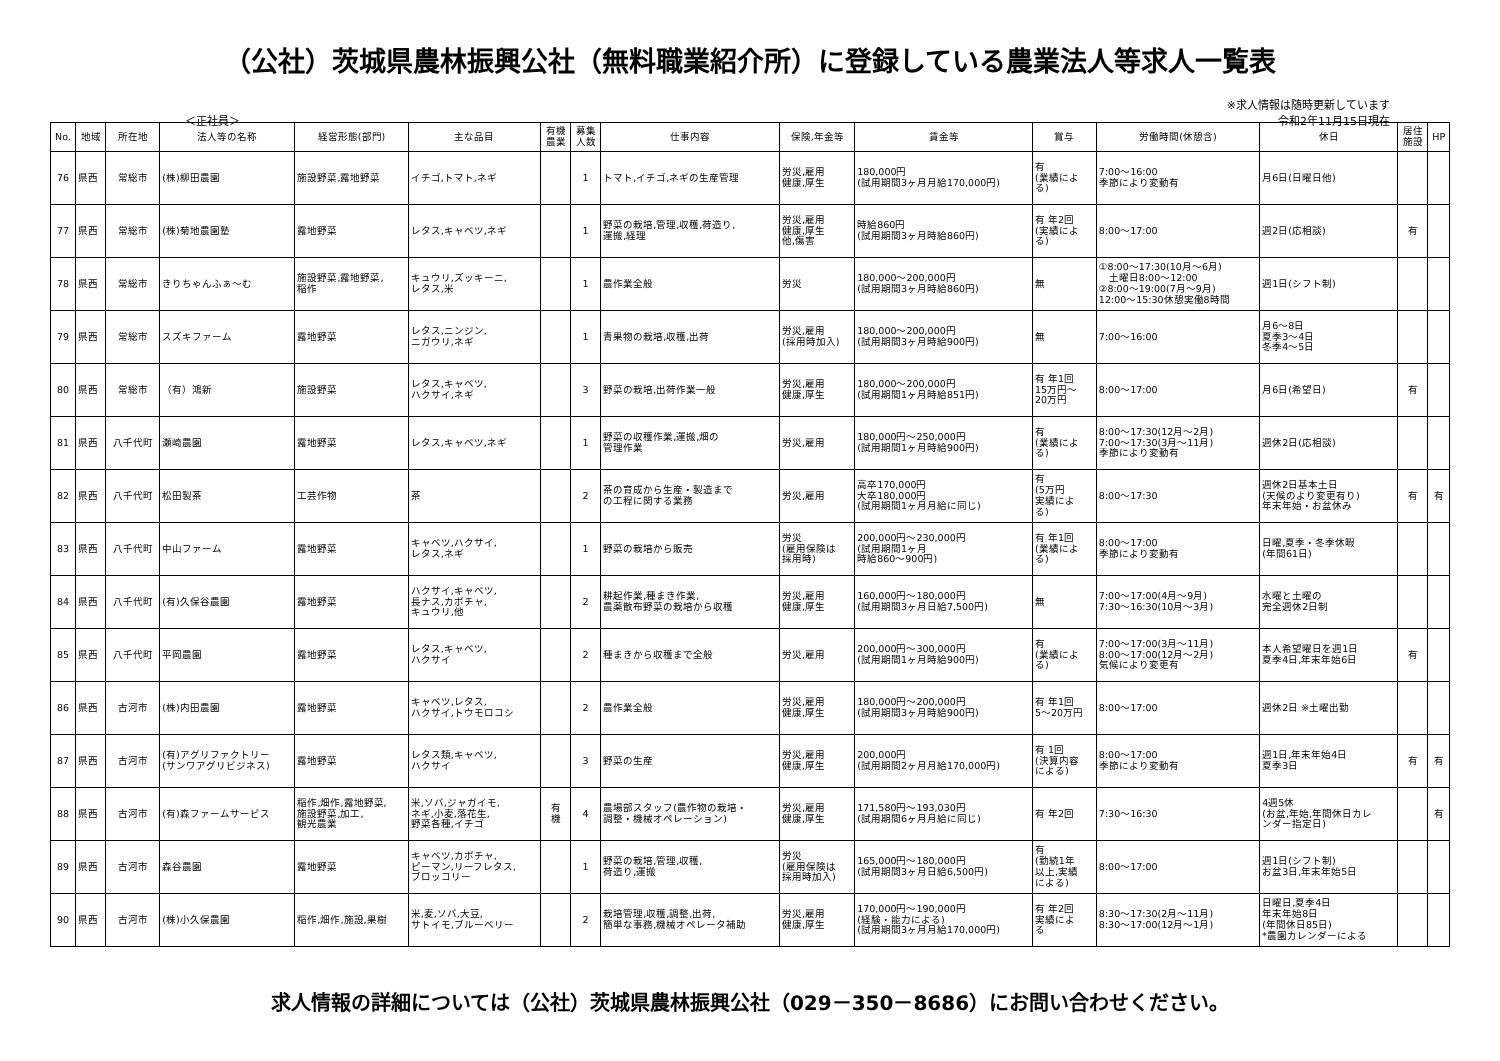（公社）茨城県農林振興公社（無料職業紹介所）に登録している農業法人等求人一覧表
※求人情報は随時更新しています
＜正社員＞
令和2年11月15日現在
| No. | 地域 | 所在地 | 法人等の名称 | 経営形態(部門) | 主な品目 | 有機 農業 | 募集 人数 | 仕事内容 | 保険,年金等 | 賃金等 | 賞与 | 労働時間(休憩含) | 休日 | 居住 施設 | HP |
| --- | --- | --- | --- | --- | --- | --- | --- | --- | --- | --- | --- | --- | --- | --- | --- |
| 76 | 県西 | 常総市 | (株)柳田農園 | 施設野菜,露地野菜 | イチゴ,トマト,ネギ | | 1 | トマト,イチゴ,ネギの生産管理 | 労災,雇用 健康,厚生 | 180,000円 (試用期間3ヶ月月給170,000円) | 有 (業績によ る) | 7:00～16:00 季節により変動有 | 月6日(日曜日他) | | |
| 77 | 県西 | 常総市 | (株)菊地農園塾 | 露地野菜 | レタス,キャベツ,ネギ | | 1 | 野菜の栽培,管理,収穫,荷造り, 運搬,経理 | 労災,雇用 健康,厚生 他,傷害 | 時給860円 (試用期間3ヶ月時給860円) | 有 年2回 (実績によ る) | 8:00～17:00 | 週2日(応相談) | 有 | |
| 78 | 県西 | 常総市 | きりちゃんふぁ～む | 施設野菜,露地野菜, 稲作 | キュウリ,ズッキーニ, レタス,米 | | 1 | 農作業全般 | 労災 | 180,000～200,000円 (試用期間3ヶ月時給860円) | 無 | ①8:00～17:30(10月～6月) 土曜日8:00～12:00 ②8:00～19:00(7月～9月) 12:00～15:30休憩実働8時間 | 週1日(シフト制) | | |
| 79 | 県西 | 常総市 | スズキファーム | 露地野菜 | レタス,ニンジン, ニガウリ,ネギ | | 1 | 青果物の栽培,収穫,出荷 | 労災,雇用 (採用時加入) | 180,000～200,000円 (試用期間3ヶ月時給900円) | 無 | 7:00～16:00 | 月6～8日 夏季3～4日 冬季4～5日 | | |
| 80 | 県西 | 常総市 | （有）鴻新 | 施設野菜 | レタス,キャベツ, ハクサイ,ネギ | | 3 | 野菜の栽培,出荷作業一般 | 労災,雇用 健康,厚生 | 180,000～200,000円 (試用期間1ヶ月時給851円) | 有 年1回 15万円～ 20万円 | 8:00～17:00 | 月6日(希望日) | 有 | |
| 81 | 県西 | 八千代町 | 瀬崎農園 | 露地野菜 | レタス,キャベツ,ネギ | | 1 | 野菜の収穫作業,運搬,畑の 管理作業 | 労災,雇用 | 180,000円～250,000円 (試用期間1ヶ月時給900円) | 有 (業績によ る) | 8:00～17:30(12月～2月) 7:00～17:30(3月～11月) 季節により変動有 | 週休2日(応相談) | | |
| 82 | 県西 | 八千代町 | 松田製茶 | 工芸作物 | 茶 | | 2 | 茶の育成から生産・製造まで の工程に関する業務 | 労災,雇用 | 高卒170,000円 大卒180,000円 (試用期間1ヶ月月給に同じ) | 有 (5万円 実績によ る) | 8:00～17:30 | 週休2日基本土日 (天候のより変更有り) 年末年始・お盆休み | 有 | 有 |
| 83 | 県西 | 八千代町 | 中山ファーム | 露地野菜 | キャベツ,ハクサイ, レタス,ネギ | | 1 | 野菜の栽培から販売 | 労災 (雇用保険は 採用時) | 200,000円～230,000円 (試用期間1ヶ月 時給860～900円) | 有 年1回 (業績によ る) | 8:00～17:00 季節により変動有 | 日曜,夏季・冬季休暇 (年間61日) | | |
| 84 | 県西 | 八千代町 | (有)久保谷農園 | 露地野菜 | ハクサイ,キャベツ, 長ナス,カボチャ, キュウリ,他 | | 2 | 耕起作業,種まき作業, 農薬散布野菜の栽培から収穫 | 労災,雇用 健康,厚生 | 160,000円～180,000円 (試用期間3ヶ月日給7,500円) | 無 | 7:00～17:00(4月～9月) 7:30～16:30(10月～3月) | 水曜と土曜の 完全週休2日制 | | |
| 85 | 県西 | 八千代町 | 平岡農園 | 露地野菜 | レタス,キャベツ, ハクサイ | | 2 | 種まきから収穫まで全般 | 労災,雇用 | 200,000円～300,000円 (試用期間1ヶ月時給900円) | 有 (業績によ る) | 7:00～17:00(3月～11月) 8:00～17:00(12月～2月) 気候により変更有 | 本人希望曜日を週1日 夏季4日,年末年始6日 | 有 | |
| 86 | 県西 | 古河市 | (株)内田農園 | 露地野菜 | キャベツ,レタス, ハクサイ,トウモロコシ | | 2 | 農作業全般 | 労災,雇用 健康,厚生 | 180,000円～200,000円 (試用期間3ヶ月時給900円) | 有 年1回 5～20万円 | 8:00～17:00 | 週休2日 ※土曜出勤 | | |
| 87 | 県西 | 古河市 | (有)アグリファクトリー (サンワアグリビジネス) | 露地野菜 | レタス類,キャベツ, ハクサイ | | 3 | 野菜の生産 | 労災,雇用 健康,厚生 | 200,000円 (試用期間2ヶ月月給170,000円) | 有 1回 (決算内容 による) | 8:00～17:00 季節により変動有 | 週1日,年末年始4日 夏季3日 | 有 | 有 |
| 88 | 県西 | 古河市 | (有)森ファームサービス | 稲作,畑作,露地野菜, 施設野菜,加工, 観光農業 | 米,ソバ,ジャガイモ, ネギ,小麦,落花生, 野菜各種,イチゴ | 有 機 | 4 | 農場部スタッフ(農作物の栽培・ 調整・機械オペレーション) | 労災,雇用 健康,厚生 | 171,580円～193,030円 (試用期間6ヶ月月給に同じ) | 有 年2回 | 7:30～16:30 | 4週5休 (お盆,年始,年間休日カレ ンダー指定日) | | 有 |
| 89 | 県西 | 古河市 | 森谷農園 | 露地野菜 | キャベツ,カボチャ, ピーマン,リーフレタス, ブロッコリー | | 1 | 野菜の栽培,管理,収穫, 荷造り,運搬 | 労災 (雇用保険は 採用時加入) | 165,000円～180,000円 (試用期間3ヶ月日給6,500円) | 有 (勤続1年 以上,実績 による) | 8:00～17:00 | 週1日(シフト制) お盆3日,年末年始5日 | | |
| 90 | 県西 | 古河市 | (株)小久保農園 | 稲作,畑作,施設,果樹 | 米,麦,ソバ,大豆, サトイモ,ブルーベリー | | 2 | 栽培管理,収穫,調整,出荷, 簡単な事務,機械オペレータ補助 | 労災,雇用 健康,厚生 | 170,000円～190,000円 (経験・能力による) (試用期間3ヶ月月給170,000円) | 有 年2回 実績によ る | 8:30～17:30(2月～11月) 8:30～17:00(12月～1月) | 日曜日,夏季4日 年末年始8日 (年間休日85日) *農園カレンダーによる | | |
求人情報の詳細については（公社）茨城県農林振興公社（029－350－8686）にお問い合わせください。